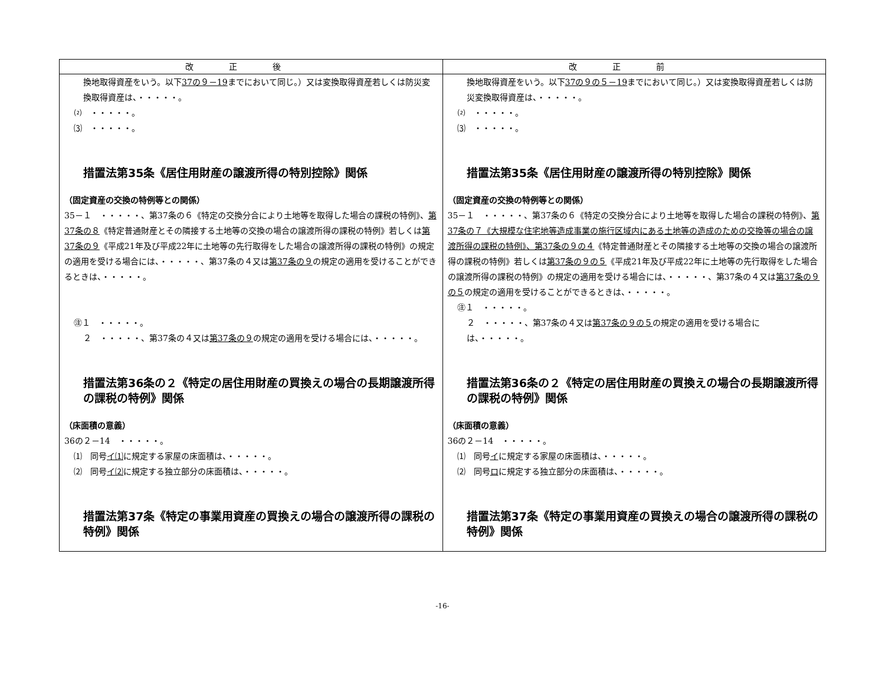| 改正後 | 改正前 |
| --- | --- |
| 換地取得資産をいう。以下 37の９－19 までにおいて同じ。）又は変換取得資産若しくは防災変換取得資産は、・・・・・。 ⑵ ・・・・・。 ⑶ ・・・・・。 措置法第35条《居住用財産の譲渡所得の特別控除》関係 （固定資産の交換の特例等との関係） 35－１ ・・・・・、第37条の６《特定の交換分合により土地等を取得した場合の課税の特例》、 第37条の８ 《特定普通財産とその隣接する土地等の交換の場合の譲渡所得の課税の特例》若しくは 第37条の９ 《平成21年及び平成22年に土地等の先行取得をした場合の譲渡所得の課税の特例》の規定の適用を受ける場合には、・・・・・、第37条の４又は 第37条の９ の規定の適用を受けることができるときは、・・・・・。 ㊟１ ・・・・・。 ２ ・・・・・、第37条の４又は 第37条の９ の規定の適用を受ける場合には、・・・・・。 措置法第36条の２《特定の居住用財産の買換えの場合の長期譲渡所得の課税の特例》関係 （床面積の意義） 36の２－14 ・・・・・。 ⑴ 同号 イ⑴ に規定する家屋の床面積は、・・・・・。 ⑵ 同号 イ⑵ に規定する独立部分の床面積は、・・・・・。 措置法第37条《特定の事業用資産の買換えの場合の譲渡所得の課税の特例》関係 | 換地取得資産をいう。以下 37の９の５－19 までにおいて同じ。）又は変換取得資産若しくは防災変換取得資産は、・・・・・。 ⑵ ・・・・・。 ⑶ ・・・・・。 措置法第35条《居住用財産の譲渡所得の特別控除》関係 （固定資産の交換の特例等との関係） 35－１ ・・・・・、第37条の６《特定の交換分合により土地等を取得した場合の課税の特例》、 第37条の７《大規模な住宅地等造成事業の施行区域内にある土地等の造成のための交換等の場合の譲渡所得の課税の特例》、第37条の９の４ 《特定普通財産とその隣接する土地等の交換の場合の譲渡所得の課税の特例》若しくは 第37条の９の５ 《平成21年及び平成22年に土地等の先行取得をした場合の譲渡所得の課税の特例》の規定の適用を受ける場合には、・・・・・、第37条の４又は 第37条の９の５ の規定の適用を受けることができるときは、・・・・・。 ㊟１ ・・・・・。 ２ ・・・・・、第37条の４又は 第37条の９の５ の規定の適用を受ける場合には、・・・・・。 措置法第36条の２《特定の居住用財産の買換えの場合の長期譲渡所得の課税の特例》関係 （床面積の意義） 36の２－14 ・・・・・。 ⑴ 同号 イ に規定する家屋の床面積は、・・・・・。 ⑵ 同号 ロ に規定する独立部分の床面積は、・・・・・。 措置法第37条《特定の事業用資産の買換えの場合の譲渡所得の課税の特例》関係 |
-16-